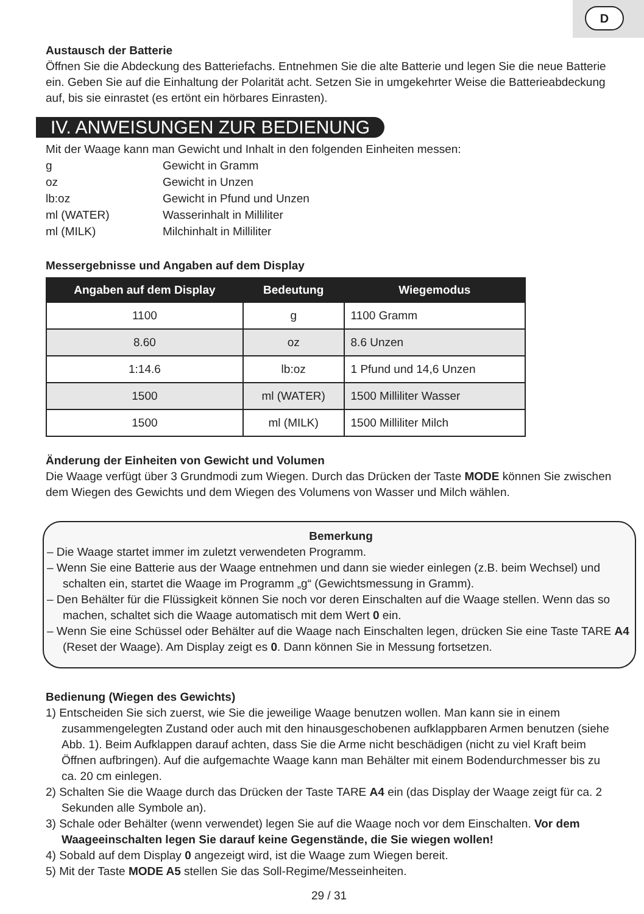D
Austausch der Batterie
Öffnen Sie die Abdeckung des Batteriefachs. Entnehmen Sie die alte Batterie und legen Sie die neue Batterie ein. Geben Sie auf die Einhaltung der Polarität acht. Setzen Sie in umgekehrter Weise die Batterieabdeckung auf, bis sie einrastet (es ertönt ein hörbares Einrasten).
IV. ANWEISUNGEN ZUR BEDIENUNG
Mit der Waage kann man Gewicht und Inhalt in den folgenden Einheiten messen:
| g | Gewicht in Gramm |
| oz | Gewicht in Unzen |
| lb:oz | Gewicht in Pfund und Unzen |
| ml (WATER) | Wasserinhalt in Milliliter |
| ml (MILK) | Milchinhalt in Milliliter |
Messergebnisse und Angaben auf dem Display
| Angaben auf dem Display | Bedeutung | Wiegemodus |
| --- | --- | --- |
| 1100 | g | 1100 Gramm |
| 8.60 | oz | 8.6 Unzen |
| 1:14.6 | lb:oz | 1 Pfund und 14,6 Unzen |
| 1500 | ml (WATER) | 1500 Milliliter Wasser |
| 1500 | ml (MILK) | 1500 Milliliter Milch |
Änderung der Einheiten von Gewicht und Volumen
Die Waage verfügt über 3 Grundmodi zum Wiegen. Durch das Drücken der Taste MODE können Sie zwischen dem Wiegen des Gewichts und dem Wiegen des Volumens von Wasser und Milch wählen.
Bemerkung
– Die Waage startet immer im zuletzt verwendeten Programm.
– Wenn Sie eine Batterie aus der Waage entnehmen und dann sie wieder einlegen (z.B. beim Wechsel) und schalten ein, startet die Waage im Programm „g“ (Gewichtsmessung in Gramm).
– Den Behälter für die Flüssigkeit können Sie noch vor deren Einschalten auf die Waage stellen. Wenn das so machen, schaltet sich die Waage automatisch mit dem Wert 0 ein.
– Wenn Sie eine Schüssel oder Behälter auf die Waage nach Einschalten legen, drücken Sie eine Taste TARE A4 (Reset der Waage). Am Display zeigt es 0. Dann können Sie in Messung fortsetzen.
Bedienung (Wiegen des Gewichts)
1) Entscheiden Sie sich zuerst, wie Sie die jeweilige Waage benutzen wollen. Man kann sie in einem zusammengelegten Zustand oder auch mit den hinausgeschobenen aufklappbaren Armen benutzen (siehe Abb. 1). Beim Aufklappen darauf achten, dass Sie die Arme nicht beschädigen (nicht zu viel Kraft beim Öffnen aufbringen). Auf die aufgemachte Waage kann man Behälter mit einem Bodendurchmesser bis zu ca. 20 cm einlegen.
2) Schalten Sie die Waage durch das Drücken der Taste TARE A4 ein (das Display der Waage zeigt für ca. 2 Sekunden alle Symbole an).
3) Schale oder Behälter (wenn verwendet) legen Sie auf die Waage noch vor dem Einschalten. Vor dem Waageeinschalten legen Sie darauf keine Gegenstände, die Sie wiegen wollen!
4) Sobald auf dem Display 0 angezeigt wird, ist die Waage zum Wiegen bereit.
5) Mit der Taste MODE A5 stellen Sie das Soll-Regime/Messeinheiten.
29 / 31